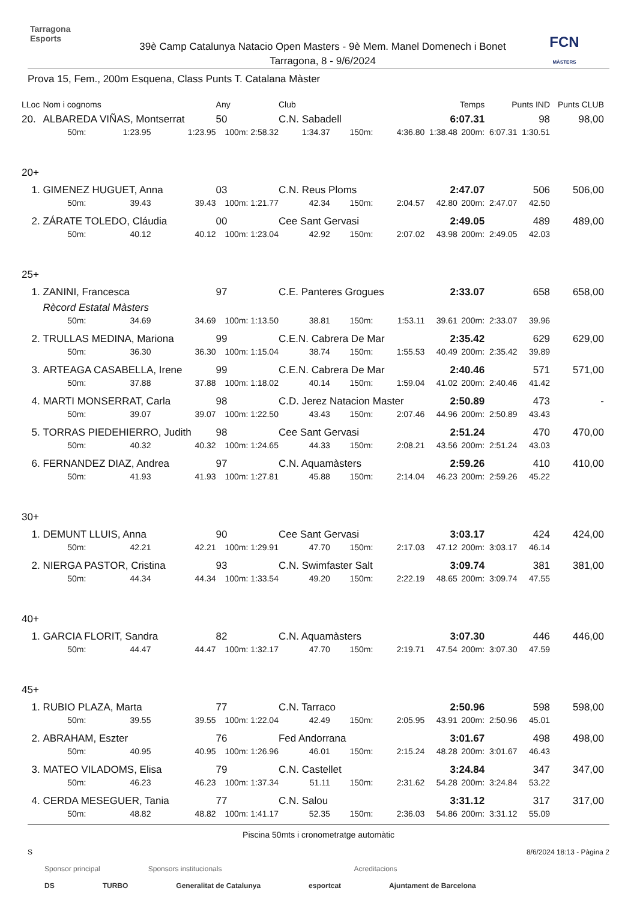Tarragona
Esports
39è Camp Catalunya Natacio Open Masters - 9è Mem. Manel Domenech i Bonet
Tarragona, 8 - 9/6/2024
FCN
MÀSTERS
Prova 15, Fem., 200m Esquena, Class Punts T. Catalana Màster
| LLoc | Nom i cognoms | | | Any | Club | | | Temps | | Punts IND | | Punts CLUB |
| --- | --- | --- | --- | --- | --- | --- | --- | --- | --- | --- | --- | --- |
| 20. | ALBAREDA VIÑAS, Montserrat | | | 50 | C.N. Sabadell | | | 6:07.31 | | 98 | | 98,00 |
| | 50m: | 1:23.95 | 1:23.95 | 100m: 2:58.32 | 1:34.37 | 150m: | 4:36.80 | 1:38.48 | 200m: | 6:07.31 | 1:30.51 | |
| 20+ | | | | | | | | | | | | |
| 1. | GIMENEZ HUGUET, Anna | | | 03 | C.N. Reus Ploms | | | 2:47.07 | | 506 | | 506,00 |
| | 50m: | 39.43 | 39.43 | 100m: 1:21.77 | 42.34 | 150m: | 2:04.57 | 42.80 | 200m: | 2:47.07 | 42.50 | |
| 2. | ZÁRATE TOLEDO, Cláudia | | | 00 | Cee Sant Gervasi | | | 2:49.05 | | 489 | | 489,00 |
| | 50m: | 40.12 | 40.12 | 100m: 1:23.04 | 42.92 | 150m: | 2:07.02 | 43.98 | 200m: | 2:49.05 | 42.03 | |
| 25+ | | | | | | | | | | | | |
| 1. | ZANINI, Francesca | | | 97 | C.E. Panteres Grogues | | | 2:33.07 | | 658 | | 658,00 |
| | Rècord Estatal Màsters | | | | | | | | | | | |
| | 50m: | 34.69 | 34.69 | 100m: 1:13.50 | 38.81 | 150m: | 1:53.11 | 39.61 | 200m: | 2:33.07 | 39.96 | |
| 2. | TRULLAS MEDINA, Mariona | | | 99 | C.E.N. Cabrera De Mar | | | 2:35.42 | | 629 | | 629,00 |
| | 50m: | 36.30 | 36.30 | 100m: 1:15.04 | 38.74 | 150m: | 1:55.53 | 40.49 | 200m: | 2:35.42 | 39.89 | |
| 3. | ARTEAGA CASABELLA, Irene | | | 99 | C.E.N. Cabrera De Mar | | | 2:40.46 | | 571 | | 571,00 |
| | 50m: | 37.88 | 37.88 | 100m: 1:18.02 | 40.14 | 150m: | 1:59.04 | 41.02 | 200m: | 2:40.46 | 41.42 | |
| 4. | MARTI MONSERRAT, Carla | | | 98 | C.D. Jerez Natacion Master | | | 2:50.89 | | 473 | | - |
| | 50m: | 39.07 | 39.07 | 100m: 1:22.50 | 43.43 | 150m: | 2:07.46 | 44.96 | 200m: | 2:50.89 | 43.43 | |
| 5. | TORRAS PIEDEHIERRO, Judith | | | 98 | Cee Sant Gervasi | | | 2:51.24 | | 470 | | 470,00 |
| | 50m: | 40.32 | 40.32 | 100m: 1:24.65 | 44.33 | 150m: | 2:08.21 | 43.56 | 200m: | 2:51.24 | 43.03 | |
| 6. | FERNANDEZ DIAZ, Andrea | | | 97 | C.N. Aquamàsters | | | 2:59.26 | | 410 | | 410,00 |
| | 50m: | 41.93 | 41.93 | 100m: 1:27.81 | 45.88 | 150m: | 2:14.04 | 46.23 | 200m: | 2:59.26 | 45.22 | |
| 30+ | | | | | | | | | | | | |
| 1. | DEMUNT LLUIS, Anna | | | 90 | Cee Sant Gervasi | | | 3:03.17 | | 424 | | 424,00 |
| | 50m: | 42.21 | 42.21 | 100m: 1:29.91 | 47.70 | 150m: | 2:17.03 | 47.12 | 200m: | 3:03.17 | 46.14 | |
| 2. | NIERGA PASTOR, Cristina | | | 93 | C.N. Swimfaster Salt | | | 3:09.74 | | 381 | | 381,00 |
| | 50m: | 44.34 | 44.34 | 100m: 1:33.54 | 49.20 | 150m: | 2:22.19 | 48.65 | 200m: | 3:09.74 | 47.55 | |
| 40+ | | | | | | | | | | | | |
| 1. | GARCIA FLORIT, Sandra | | | 82 | C.N. Aquamàsters | | | 3:07.30 | | 446 | | 446,00 |
| | 50m: | 44.47 | 44.47 | 100m: 1:32.17 | 47.70 | 150m: | 2:19.71 | 47.54 | 200m: | 3:07.30 | 47.59 | |
| 45+ | | | | | | | | | | | | |
| 1. | RUBIO PLAZA, Marta | | | 77 | C.N. Tarraco | | | 2:50.96 | | 598 | | 598,00 |
| | 50m: | 39.55 | 39.55 | 100m: 1:22.04 | 42.49 | 150m: | 2:05.95 | 43.91 | 200m: | 2:50.96 | 45.01 | |
| 2. | ABRAHAM, Eszter | | | 76 | Fed Andorrana | | | 3:01.67 | | 498 | | 498,00 |
| | 50m: | 40.95 | 40.95 | 100m: 1:26.96 | 46.01 | 150m: | 2:15.24 | 48.28 | 200m: | 3:01.67 | 46.43 | |
| 3. | MATEO VILADOMS, Elisa | | | 79 | C.N. Castellet | | | 3:24.84 | | 347 | | 347,00 |
| | 50m: | 46.23 | 46.23 | 100m: 1:37.34 | 51.11 | 150m: | 2:31.62 | 54.28 | 200m: | 3:24.84 | 53.22 | |
| 4. | CERDA MESEGUER, Tania | | | 77 | C.N. Salou | | | 3:31.12 | | 317 | | 317,00 |
| | 50m: | 48.82 | 48.82 | 100m: 1:41.17 | 52.35 | 150m: | 2:36.03 | 54.86 | 200m: | 3:31.12 | 55.09 | |
Piscina 50mts i cronometratge automàtic
S 8/6/2024 18:13 - Pàgina 2
Sponsor principal Sponsors institucionals Acreditacions
DS TURBO Generalitat de Catalunya esportcat Ajuntament de Barcelona